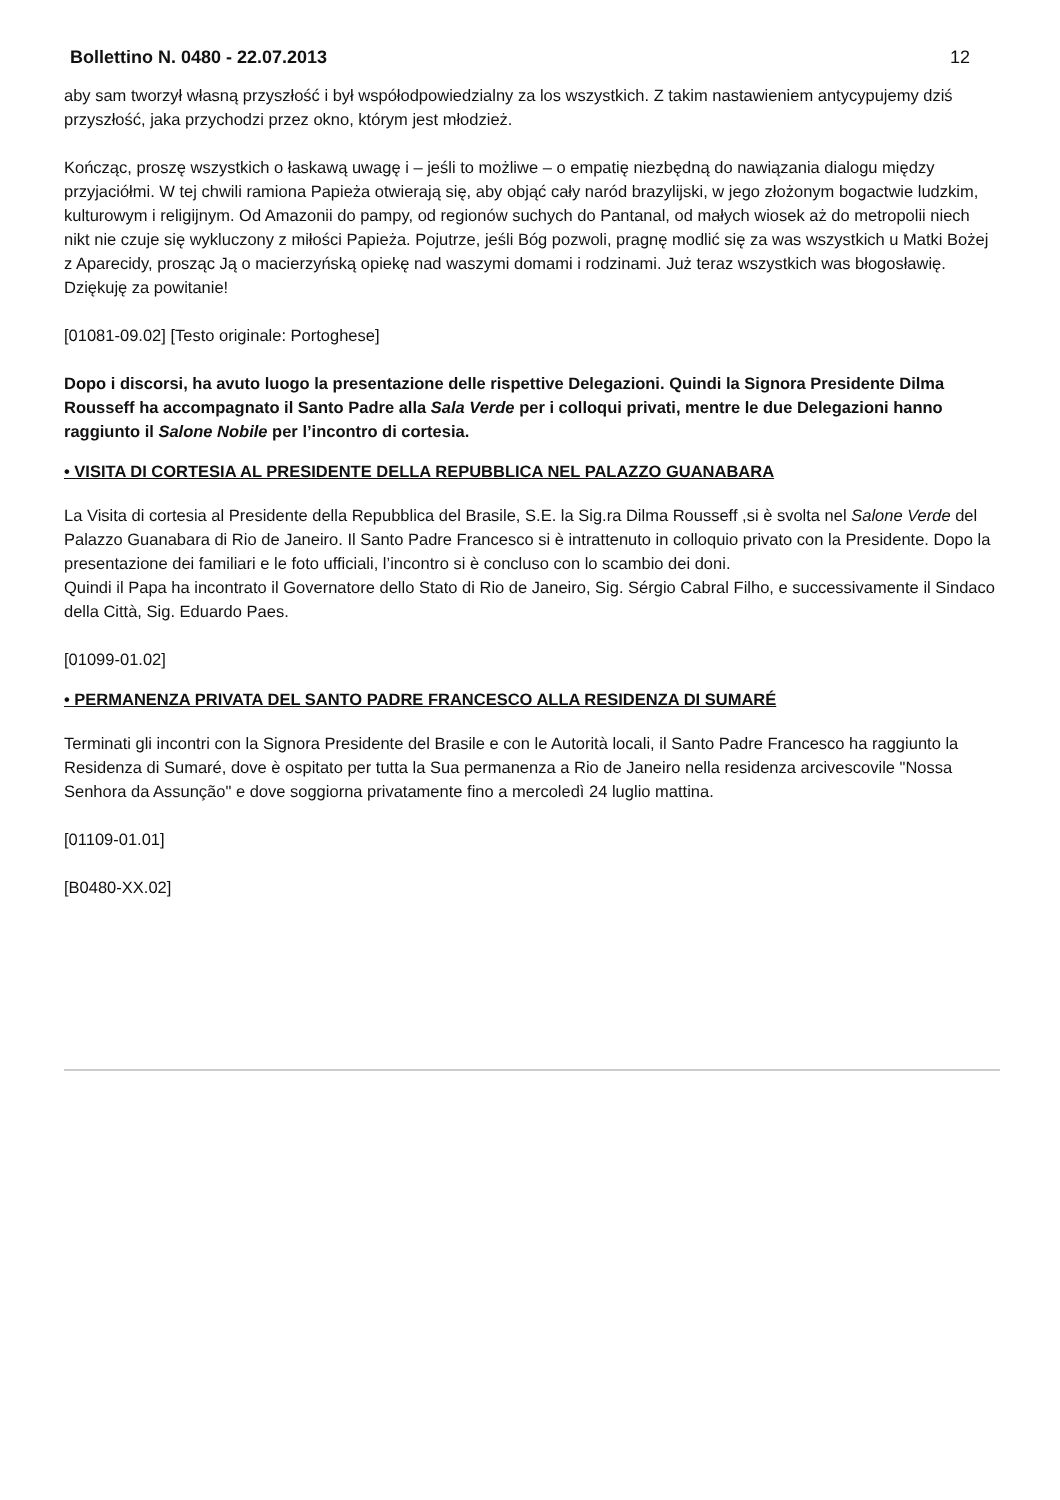Bollettino N. 0480 - 22.07.2013 12
aby sam tworzył własną przyszłość i był współodpowiedzialny za los wszystkich. Z takim nastawieniem antycypujemy dziś przyszłość, jaka przychodzi przez okno, którym jest młodzież.
Kończąc, proszę wszystkich o łaskawą uwagę i – jeśli to możliwe – o empatię niezbędną do nawiązania dialogu między przyjaciółmi. W tej chwili ramiona Papieża otwierają się, aby objąć cały naród brazylijski, w jego złożonym bogactwie ludzkim, kulturowym i religijnym. Od Amazonii do pampy, od regionów suchych do Pantanal, od małych wiosek aż do metropolii niech nikt nie czuje się wykluczony z miłości Papieża. Pojutrze, jeśli Bóg pozwoli, pragnę modlić się za was wszystkich u Matki Bożej z Aparecidy, prosząc Ją o macierzyńską opiekę nad waszymi domami i rodzinami. Już teraz wszystkich was błogosławię. Dziękuję za powitanie!
[01081-09.02] [Testo originale: Portoghese]
Dopo i discorsi, ha avuto luogo la presentazione delle rispettive Delegazioni. Quindi la Signora Presidente Dilma Rousseff ha accompagnato il Santo Padre alla Sala Verde per i colloqui privati, mentre le due Delegazioni hanno raggiunto il Salone Nobile per l’incontro di cortesia.
• VISITA DI CORTESIA AL PRESIDENTE DELLA REPUBBLICA NEL PALAZZO GUANABARA
La Visita di cortesia al Presidente della Repubblica del Brasile, S.E. la Sig.ra Dilma Rousseff ,si è svolta nel Salone Verde del Palazzo Guanabara di Rio de Janeiro. Il Santo Padre Francesco si è intrattenuto in colloquio privato con la Presidente. Dopo la presentazione dei familiari e le foto ufficiali, l’incontro si è concluso con lo scambio dei doni.
Quindi il Papa ha incontrato il Governatore dello Stato di Rio de Janeiro, Sig. Sérgio Cabral Filho, e successivamente il Sindaco della Città, Sig. Eduardo Paes.
[01099-01.02]
• PERMANENZA PRIVATA DEL SANTO PADRE FRANCESCO ALLA RESIDENZA DI SUMARÉ
Terminati gli incontri con la Signora Presidente del Brasile e con le Autorità locali, il Santo Padre Francesco ha raggiunto la Residenza di Sumaré, dove è ospitato per tutta la Sua permanenza a Rio de Janeiro nella residenza arcivescovile "Nossa Senhora da Assunção" e dove soggiorna privatamente fino a mercoledì 24 luglio mattina.
[01109-01.01]
[B0480-XX.02]